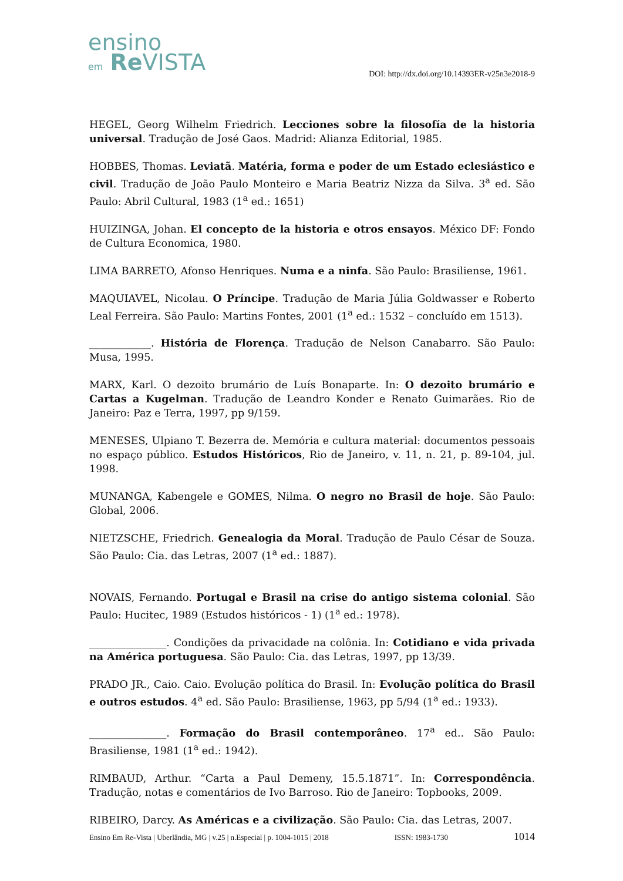ensino
em Re VISTA
DOI: http://dx.doi.org/10.14393ER-v25n3e2018-9
HEGEL, Georg Wilhelm Friedrich. Lecciones sobre la filosofía de la historia universal. Tradução de José Gaos. Madrid: Alianza Editorial, 1985.
HOBBES, Thomas. Leviatã. Matéria, forma e poder de um Estado eclesiástico e civil. Tradução de João Paulo Monteiro e Maria Beatriz Nizza da Silva. 3<sup>a</sup> ed. São Paulo: Abril Cultural, 1983 (1<sup>a</sup> ed.: 1651)
HUIZINGA, Johan. El concepto de la historia e otros ensayos. México DF: Fondo de Cultura Economica, 1980.
LIMA BARRETO, Afonso Henriques. Numa e a ninfa. São Paulo: Brasiliense, 1961.
MAQUIAVEL, Nicolau. O Príncipe. Tradução de Maria Júlia Goldwasser e Roberto Leal Ferreira. São Paulo: Martins Fontes, 2001 (1<sup>a</sup> ed.: 1532 – concluído em 1513).
____________. História de Florença. Tradução de Nelson Canabarro. São Paulo: Musa, 1995.
MARX, Karl. O dezoito brumário de Luís Bonaparte. In: O dezoito brumário e Cartas a Kugelman. Tradução de Leandro Konder e Renato Guimarães. Rio de Janeiro: Paz e Terra, 1997, pp 9/159.
MENESES, Ulpiano T. Bezerra de. Memória e cultura material: documentos pessoais no espaço público. Estudos Históricos, Rio de Janeiro, v. 11, n. 21, p. 89-104, jul. 1998.
MUNANGA, Kabengele e GOMES, Nilma. O negro no Brasil de hoje. São Paulo: Global, 2006.
NIETZSCHE, Friedrich. Genealogia da Moral. Tradução de Paulo César de Souza. São Paulo: Cia. das Letras, 2007 (1<sup>a</sup> ed.: 1887).
NOVAIS, Fernando. Portugal e Brasil na crise do antigo sistema colonial. São Paulo: Hucitec, 1989 (Estudos históricos - 1) (1<sup>a</sup> ed.: 1978).
_______________. Condições da privacidade na colônia. In: Cotidiano e vida privada na América portuguesa. São Paulo: Cia. das Letras, 1997, pp 13/39.
PRADO JR., Caio. Caio. Evolução política do Brasil. In: Evolução política do Brasil e outros estudos. 4<sup>a</sup> ed. São Paulo: Brasiliense, 1963, pp 5/94 (1<sup>a</sup> ed.: 1933).
_______________. Formação do Brasil contemporâneo. 17<sup>a</sup> ed.. São Paulo: Brasiliense, 1981 (1<sup>a</sup> ed.: 1942).
RIMBAUD, Arthur. “Carta a Paul Demeny, 15.5.1871”. In: Correspondência. Tradução, notas e comentários de Ivo Barroso. Rio de Janeiro: Topbooks, 2009.
RIBEIRO, Darcy. As Américas e a civilização. São Paulo: Cia. das Letras, 2007.
Ensino Em Re-Vista | Uberlândia, MG | v.25 | n.Especial | p. 1004-1015 | 2018 ISSN: 1983-1730 1014